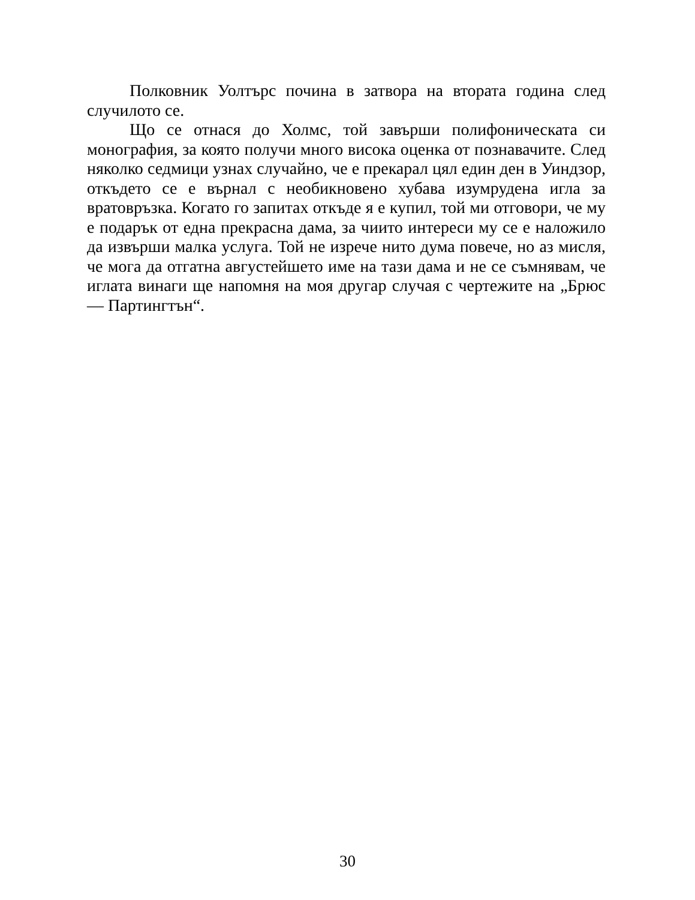Полковник Уолтърс почина в затвора на втората година след случилото се.
Що се отнася до Холмс, той завърши полифоническата си монография, за която получи много висока оценка от познавачите. След няколко седмици узнах случайно, че е прекарал цял един ден в Уиндзор, откъдето се е върнал с необикновено хубава изумрудена игла за вратовръзка. Когато го запитах откъде я е купил, той ми отговори, че му е подарък от една прекрасна дама, за чиито интереси му се е наложило да извърши малка услуга. Той не изрече нито дума повече, но аз мисля, че мога да отгатна августейшето име на тази дама и не се съмнявам, че иглата винаги ще напомня на моя другар случая с чертежите на „Брюс — Партингтън“.
30